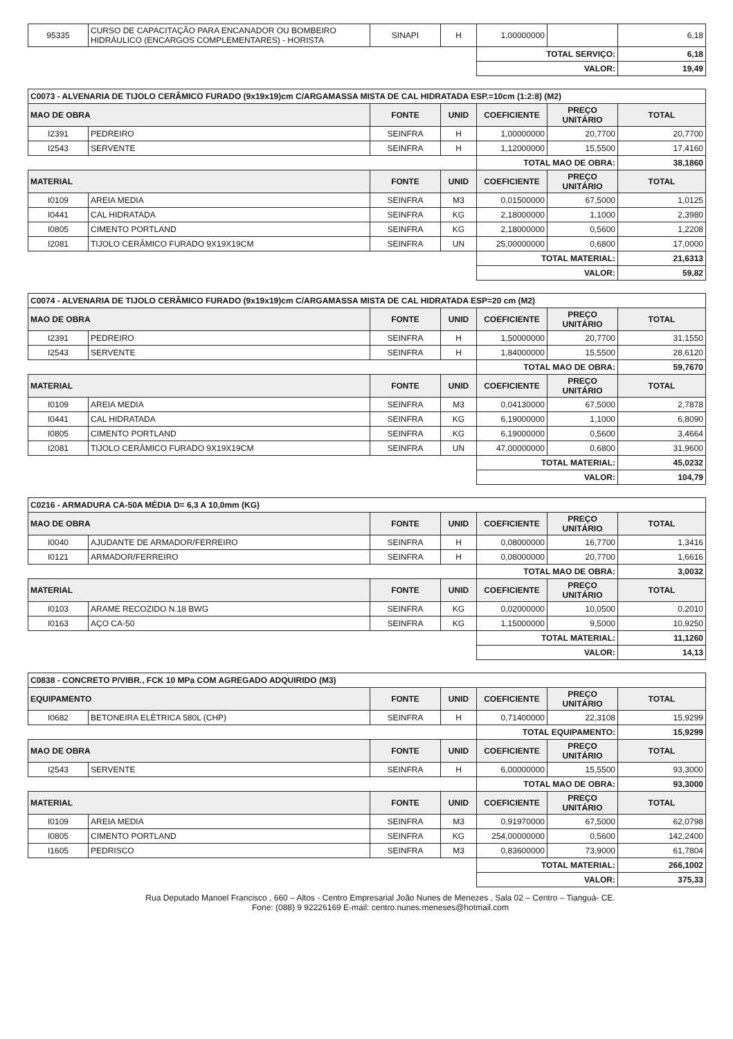| 95335 | CURSO DE CAPACITAÇÃO PARA ENCANADOR OU BOMBEIRO HIDRÁULICO (ENCARGOS COMPLEMENTARES) - HORISTA | SINAPI | H | 1,00000000 | | 6,18 |
| | | | | TOTAL SERVIÇO: | | 6,18 |
| | | | | VALOR: | | 19,49 |
| C0073 - ALVENARIA DE TIJOLO CERÂMICO FURADO (9x19x19)cm C/ARGAMASSA MISTA DE CAL HIDRATADA ESP.=10cm (1:2:8) (M2) | | | | | | |
| MAO DE OBRA | | FONTE | UNID | COEFICIENTE | PREÇO UNITÁRIO | TOTAL |
| I2391 | PEDREIRO | SEINFRA | H | 1,00000000 | 20,7700 | 20,7700 |
| I2543 | SERVENTE | SEINFRA | H | 1,12000000 | 15,5500 | 17,4160 |
| | | | | TOTAL MAO DE OBRA: | | 38,1860 |
| MATERIAL | | FONTE | UNID | COEFICIENTE | PREÇO UNITÁRIO | TOTAL |
| I0109 | AREIA MEDIA | SEINFRA | M3 | 0,01500000 | 67,5000 | 1,0125 |
| I0441 | CAL HIDRATADA | SEINFRA | KG | 2,18000000 | 1,1000 | 2,3980 |
| I0805 | CIMENTO PORTLAND | SEINFRA | KG | 2,18000000 | 0,5600 | 1,2208 |
| I2081 | TIJOLO CERÂMICO FURADO 9X19X19CM | SEINFRA | UN | 25,00000000 | 0,6800 | 17,0000 |
| | | | | TOTAL MATERIAL: | | 21,6313 |
| | | | | VALOR: | | 59,82 |
| C0074 - ALVENARIA DE TIJOLO CERÂMICO FURADO (9x19x19)cm C/ARGAMASSA MISTA DE CAL HIDRATADA ESP=20 cm (M2) | | | | | | |
| MAO DE OBRA | | FONTE | UNID | COEFICIENTE | PREÇO UNITÁRIO | TOTAL |
| I2391 | PEDREIRO | SEINFRA | H | 1,50000000 | 20,7700 | 31,1550 |
| I2543 | SERVENTE | SEINFRA | H | 1,84000000 | 15,5500 | 28,6120 |
| | | | | TOTAL MAO DE OBRA: | | 59,7670 |
| MATERIAL | | FONTE | UNID | COEFICIENTE | PREÇO UNITÁRIO | TOTAL |
| I0109 | AREIA MEDIA | SEINFRA | M3 | 0,04130000 | 67,5000 | 2,7878 |
| I0441 | CAL HIDRATADA | SEINFRA | KG | 6,19000000 | 1,1000 | 6,8090 |
| I0805 | CIMENTO PORTLAND | SEINFRA | KG | 6,19000000 | 0,5600 | 3,4664 |
| I2081 | TIJOLO CERÂMICO FURADO 9X19X19CM | SEINFRA | UN | 47,00000000 | 0,6800 | 31,9600 |
| | | | | TOTAL MATERIAL: | | 45,0232 |
| | | | | VALOR: | | 104,79 |
| C0216 - ARMADURA CA-50A MÉDIA D= 6,3 A 10,0mm (KG) | | | | | | |
| MAO DE OBRA | | FONTE | UNID | COEFICIENTE | PREÇO UNITÁRIO | TOTAL |
| I0040 | AJUDANTE DE ARMADOR/FERREIRO | SEINFRA | H | 0,08000000 | 16,7700 | 1,3416 |
| I0121 | ARMADOR/FERREIRO | SEINFRA | H | 0,08000000 | 20,7700 | 1,6616 |
| | | | | TOTAL MAO DE OBRA: | | 3,0032 |
| MATERIAL | | FONTE | UNID | COEFICIENTE | PREÇO UNITÁRIO | TOTAL |
| I0103 | ARAME RECOZIDO N.18 BWG | SEINFRA | KG | 0,02000000 | 10,0500 | 0,2010 |
| I0163 | AÇO CA-50 | SEINFRA | KG | 1,15000000 | 9,5000 | 10,9250 |
| | | | | TOTAL MATERIAL: | | 11,1260 |
| | | | | VALOR: | | 14,13 |
| C0838 - CONCRETO P/VIBR., FCK 10 MPa COM AGREGADO ADQUIRIDO (M3) | | | | | | |
| EQUIPAMENTO | | FONTE | UNID | COEFICIENTE | PREÇO UNITÁRIO | TOTAL |
| I0682 | BETONEIRA ELÉTRICA 580L (CHP) | SEINFRA | H | 0,71400000 | 22,3108 | 15,9299 |
| | | | | TOTAL EQUIPAMENTO: | | 15,9299 |
| MAO DE OBRA | | FONTE | UNID | COEFICIENTE | PREÇO UNITÁRIO | TOTAL |
| I2543 | SERVENTE | SEINFRA | H | 6,00000000 | 15,5500 | 93,3000 |
| | | | | TOTAL MAO DE OBRA: | | 93,3000 |
| MATERIAL | | FONTE | UNID | COEFICIENTE | PREÇO UNITÁRIO | TOTAL |
| I0109 | AREIA MEDIA | SEINFRA | M3 | 0,91970000 | 67,5000 | 62,0798 |
| I0805 | CIMENTO PORTLAND | SEINFRA | KG | 254,00000000 | 0,5600 | 142,2400 |
| I1605 | PEDRISCO | SEINFRA | M3 | 0,83600000 | 73,9000 | 61,7804 |
| | | | | TOTAL MATERIAL: | | 266,1002 |
| | | | | VALOR: | | 375,33 |
Rua Deputado Manoel Francisco , 660 – Altos - Centro Empresarial João Nunes de Menezes , Sala 02 – Centro – Tianguá- CE.
Fone: (088) 9 92226169 E-mail: centro.nunes.meneses@hotmail.com